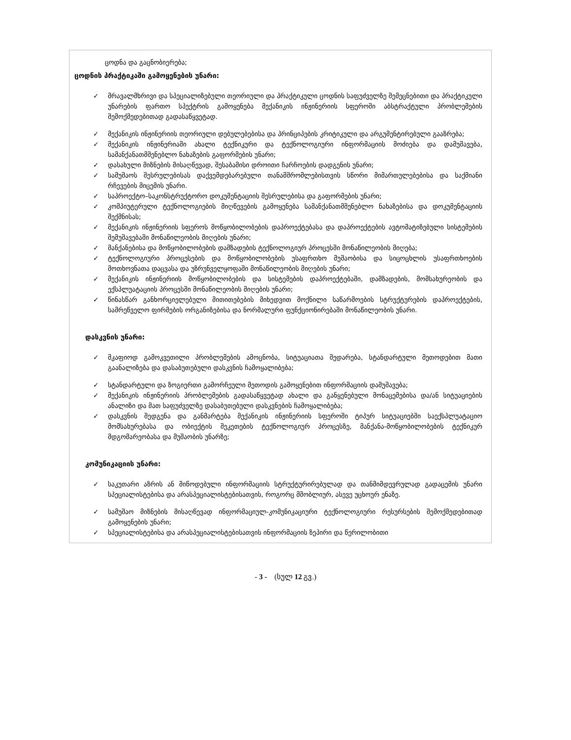ცოდნა და გაცნობიერება;
ცოდნის პრაქტიკაში გამოყენების უნარი:
✓ მრავალმხრივი და სპეციალიზებული თეორიული და პრაქტიკული ცოდნის საფუძველზე შემეცნებითი და პრაქტიკული უნარების ფართო სპექტრის გამოყენება მექანიკის ინჟინერიის სფეროში აბსტრაქტული პრობლემების შემოქმედებითად გადასაწყვეტად.
✓ მექანიკის ინჟინერიის თეორიული დებულებებისა და პრინციპების კრიტიკული და არგუმენტირებული გააზრება;
✓ მექანიკის ინჟინერიაში ახალი ტექნიკური და ტექნოლოგიური ინფორმაციის მოძიება და დამუშავება, სამანქანათმშენებლო ნახაზების გაფორმების უნარი;
✓ დასახული მიზნების მისაღწევად, შესაბამისი დროითი ჩარჩოების დადგენის უნარი;
✓ სამუშაოს შესრულებისას დაქვემდებარებული თანამშრომლებისთვის სწორი მიმართულებებისა და საქმიანი რჩევების მიცემის უნარი.
✓ საპროექტო–საკონსტრუქტორო დოკუმენტაციის შესრულებისა და გაფორმების უნარი;
✓ კომპიუტერული ტექნოლოგიების მიღწევების გამოყენება სამანქანათმშენებლო ნახაზებისა და დოკუმენტაციის შექმნისას;
✓ მექანიკის ინჟინერიის სფეროს მოწყობილობების დაპროექტებასა და დაპროექტების ავტომატიზებული სისტემების შემუშავებაში მონაწილეობის მიღების უნარი;
✓ მანქანებისა და მოწყობილობების დამზადების ტექნოლოგიურ პროცესში მონაწილეობის მიღება;
✓ ტექნოლოგიური პროცესების და მოწყობილობების უსაფრთხო მუშაობისა და სიცოცხლის უსაფრთხოების მოთხოვნათა დაცვასა და უზრუნველყოფაში მონაწილეობის მიღების უნარი;
✓ მექანიკის ინჟინერიის მოწყობილობების და სისტემების დაპროექტებაში, დამზადების, მომსახურეობის და ექსპლუატაციის პროცესში მონაწილეობის მიღების უნარი;
✓ წინასწარ განხორციელებული მითითებების მიხედვით მოქნილი საწარმოების სტრუქტურების დაპროექტების, სამრეწველო ფირმების ორგანიზებისა და ნორმალური ფუნქციონირებაში მონაწილეობის უნარი.
დასკვნის უნარი:
✓ მკაფიოდ გამოკვეთილი პრობლემების ამოცნობა, სიტუაციათა შედარება, სტანდარტული მეთოდებით მათი გაანალიზება და დასაბუთებული დასკვნის ჩამოყალიბება;
✓ სტანდარტული და ზოგიერთი გამორჩეული მეთოდის გამოყენებით ინფორმაციის დამუშავება;
✓ მექანიკის ინჟინერიის პრობლემების გადასაწყვეტად ახალი და განყენებული მონაცემებისა და/ან სიტუაციების ანალიზი და მათ საფუძველზე დასაბუთებული დასკვნების ჩამოყალიბება;
✓ დასკვნის შედგენა და განმარტება მექანიკის ინჟინერიის სფეროში ტიპურ სიტუაციებში საექსპლუატაციო მომსახურებასა და ობიექტის შეკეთების ტექნოლოგიურ პროცესზე, მანქანა-მოწყობილობების ტექნიკურ მდგომარეობასა და მუშაობის უნარზე;
კომუნიკაციის უნარი:
✓ საკუთარი აზრის ან მიწოდებული ინფორმაციის სტრუქტურირებულად და თანმიმდევრულად გადაცემის უნარი სპეციალისტებისა და არასპეციალისტებისათვის, როგორც მშობლიურ, ასევე უცხოურ ენაზე.
✓ სამუშაო მიზნების მისაღწევად ინფორმაციულ-კომუნიკაციური ტექნოლოგიური რესურსების შემოქმედებითად გამოყენების უნარი;
✓ სპეციალისტებისა და არასპეციალისტებისათვის ინფორმაციის ზეპირი და წერილობითი
- 3 - (სულ 12 გვ.)